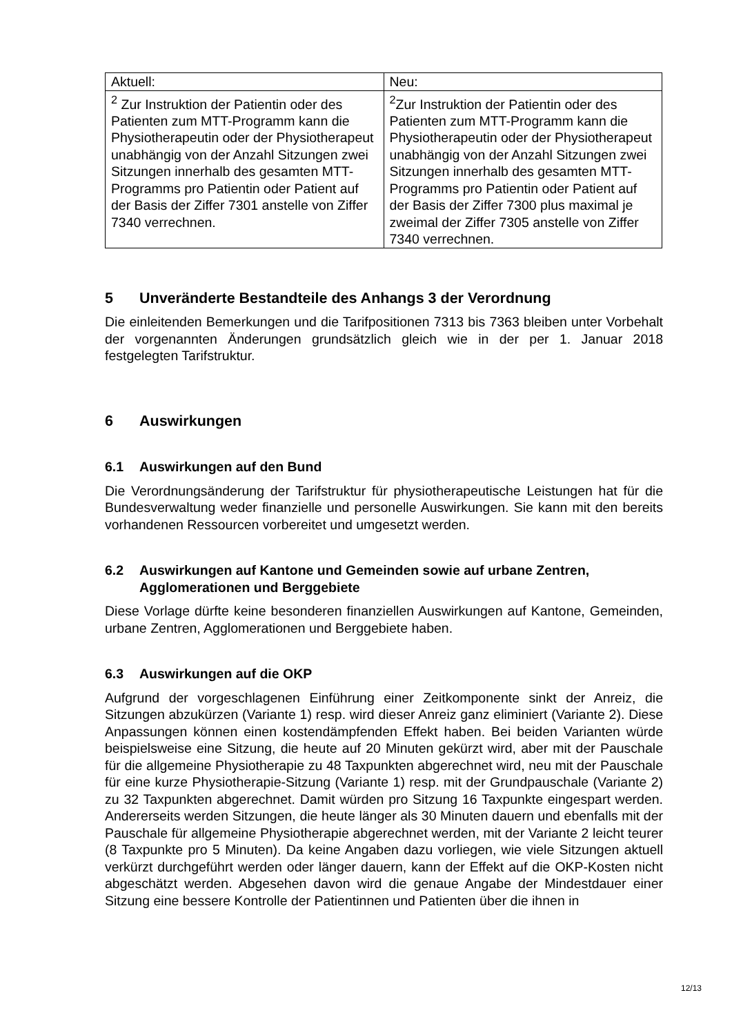| Aktuell: | Neu: |
| <sup>2</sup> Zur Instruktion der Patientin oder des Patienten zum MTT-Programm kann die Physiotherapeutin oder der Physiotherapeut unabhängig von der Anzahl Sitzungen zwei Sitzungen innerhalb des gesamten MTT-Programms pro Patientin oder Patient auf der Basis der Ziffer 7301 anstelle von Ziffer 7340 verrechnen. | <sup>2</sup> Zur Instruktion der Patientin oder des Patienten zum MTT-Programm kann die Physiotherapeutin oder der Physiotherapeut unabhängig von der Anzahl Sitzungen zwei Sitzungen innerhalb des gesamten MTT-Programms pro Patientin oder Patient auf der Basis der Ziffer 7300 plus maximal je zweimal der Ziffer 7305 anstelle von Ziffer 7340 verrechnen. |
5 Unveränderte Bestandteile des Anhangs 3 der Verordnung
Die einleitenden Bemerkungen und die Tarifpositionen 7313 bis 7363 bleiben unter Vorbehalt der vorgenannten Änderungen grundsätzlich gleich wie in der per 1. Januar 2018 festgelegten Tarifstruktur.
6 Auswirkungen
6.1 Auswirkungen auf den Bund
Die Verordnungsänderung der Tarifstruktur für physiotherapeutische Leistungen hat für die Bundesverwaltung weder finanzielle und personelle Auswirkungen. Sie kann mit den bereits vorhandenen Ressourcen vorbereitet und umgesetzt werden.
6.2 Auswirkungen auf Kantone und Gemeinden sowie auf urbane Zentren, Agglomerationen und Berggebiete
Diese Vorlage dürfte keine besonderen finanziellen Auswirkungen auf Kantone, Gemeinden, urbane Zentren, Agglomerationen und Berggebiete haben.
6.3 Auswirkungen auf die OKP
Aufgrund der vorgeschlagenen Einführung einer Zeitkomponente sinkt der Anreiz, die Sitzungen abzukürzen (Variante 1) resp. wird dieser Anreiz ganz eliminiert (Variante 2). Diese Anpassungen können einen kostendämpfenden Effekt haben. Bei beiden Varianten würde beispielsweise eine Sitzung, die heute auf 20 Minuten gekürzt wird, aber mit der Pauschale für die allgemeine Physiotherapie zu 48 Taxpunkten abgerechnet wird, neu mit der Pauschale für eine kurze Physiotherapie-Sitzung (Variante 1) resp. mit der Grundpauschale (Variante 2) zu 32 Taxpunkten abgerechnet. Damit würden pro Sitzung 16 Taxpunkte eingespart werden. Andererseits werden Sitzungen, die heute länger als 30 Minuten dauern und ebenfalls mit der Pauschale für allgemeine Physiotherapie abgerechnet werden, mit der Variante 2 leicht teurer (8 Taxpunkte pro 5 Minuten). Da keine Angaben dazu vorliegen, wie viele Sitzungen aktuell verkürzt durchgeführt werden oder länger dauern, kann der Effekt auf die OKP-Kosten nicht abgeschätzt werden. Abgesehen davon wird die genaue Angabe der Mindestdauer einer Sitzung eine bessere Kontrolle der Patientinnen und Patienten über die ihnen in
12/13